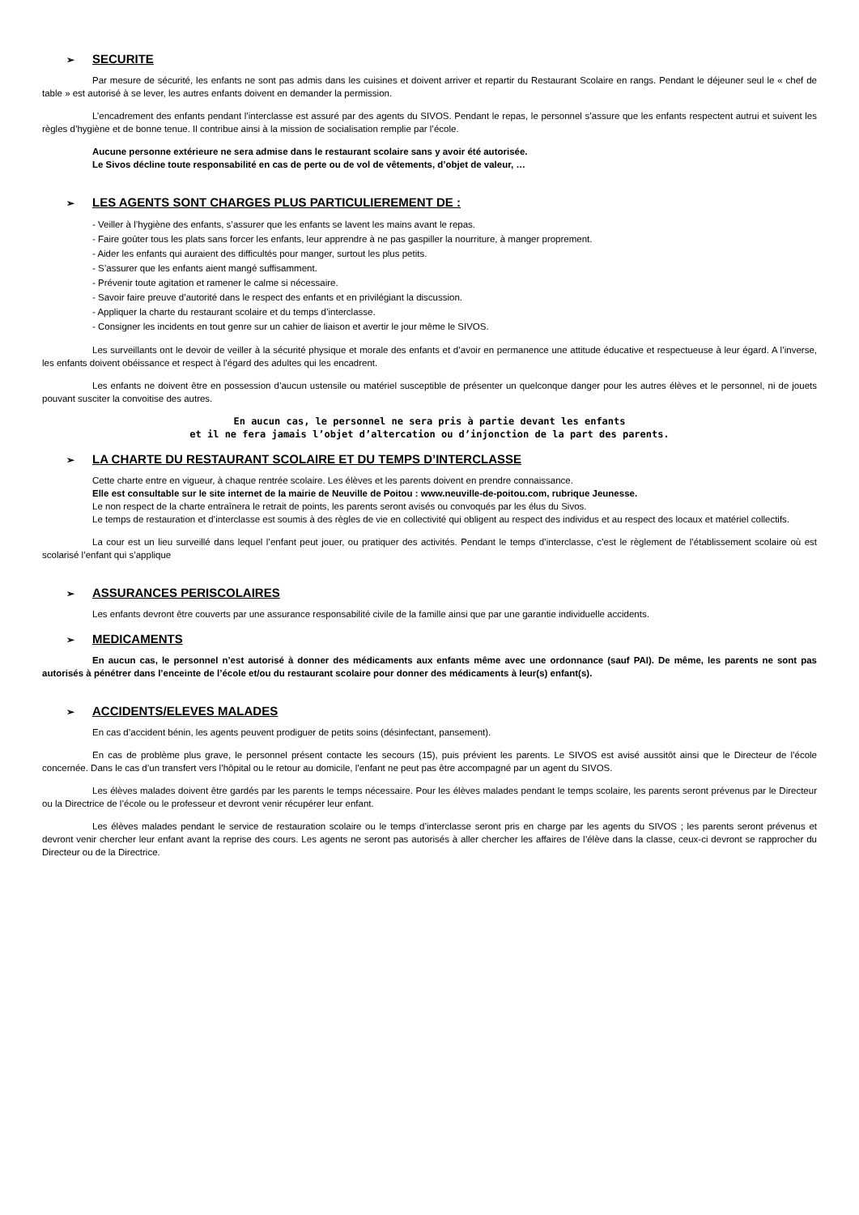➢ SECURITE
Par mesure de sécurité, les enfants ne sont pas admis dans les cuisines et doivent arriver et repartir du Restaurant Scolaire en rangs. Pendant le déjeuner seul le « chef de table » est autorisé à se lever, les autres enfants doivent en demander la permission.
L’encadrement des enfants pendant l’interclasse est assuré par des agents du SIVOS. Pendant le repas, le personnel s’assure que les enfants respectent autrui et suivent les règles d’hygiène et de bonne tenue. Il contribue ainsi à la mission de socialisation remplie par l’école.
Aucune personne extérieure ne sera admise dans le restaurant scolaire sans y avoir été autorisée.
Le Sivos décline toute responsabilité en cas de perte ou de vol de vêtements, d’objet de valeur, …
➢ LES AGENTS SONT CHARGES PLUS PARTICULIEREMENT DE :
- Veiller à l’hygiène des enfants, s’assurer que les enfants se lavent les mains avant le repas.
- Faire goûter tous les plats sans forcer les enfants, leur apprendre à ne pas gaspiller la nourriture, à manger proprement.
- Aider les enfants qui auraient des difficultés pour manger, surtout les plus petits.
- S’assurer que les enfants aient mangé suffisamment.
- Prévenir toute agitation et ramener le calme si nécessaire.
- Savoir faire preuve d’autorité dans le respect des enfants et en privilégiant la discussion.
- Appliquer la charte du restaurant scolaire et du temps d’interclasse.
- Consigner les incidents en tout genre sur un cahier de liaison et avertir le jour même le SIVOS.
Les surveillants ont le devoir de veiller à la sécurité physique et morale des enfants et d’avoir en permanence une attitude éducative et respectueuse à leur égard. A l’inverse, les enfants doivent obéissance et respect à l’égard des adultes qui les encadrent.
Les enfants ne doivent être en possession d’aucun ustensile ou matériel susceptible de présenter un quelconque danger pour les autres élèves et le personnel, ni de jouets pouvant susciter la convoitise des autres.
En aucun cas, le personnel ne sera pris à partie devant les enfants
et il ne fera jamais l’objet d’altercation ou d’injonction de la part des parents.
➢ LA CHARTE DU RESTAURANT SCOLAIRE ET DU TEMPS D’INTERCLASSE
Cette charte entre en vigueur, à chaque rentrée scolaire. Les élèves et les parents doivent en prendre connaissance.
Elle est consultable sur le site internet de la mairie de Neuville de Poitou : www.neuville-de-poitou.com, rubrique Jeunesse.
Le non respect de la charte entraînera le retrait de points, les parents seront avisés ou convoqués par les élus du Sivos.
Le temps de restauration et d’interclasse est soumis à des règles de vie en collectivité qui obligent au respect des individus et au respect des locaux et matériel collectifs.
La cour est un lieu surveillé dans lequel l’enfant peut jouer, ou pratiquer des activités. Pendant le temps d’interclasse, c’est le règlement de l’établissement scolaire où est scolarisé l’enfant qui s’applique
➢ ASSURANCES PERISCOLAIRES
Les enfants devront être couverts par une assurance responsabilité civile de la famille ainsi que par une garantie individuelle accidents.
➢ MEDICAMENTS
En aucun cas, le personnel n’est autorisé à donner des médicaments aux enfants même avec une ordonnance (sauf PAI). De même, les parents ne sont pas autorisés à pénétrer dans l’enceinte de l’école et/ou du restaurant scolaire pour donner des médicaments à leur(s) enfant(s).
➢ ACCIDENTS/ELEVES MALADES
En cas d’accident bénin, les agents peuvent prodiguer de petits soins (désinfectant, pansement).
En cas de problème plus grave, le personnel présent contacte les secours (15), puis prévient les parents. Le SIVOS est avisé aussitôt ainsi que le Directeur de l’école concernée. Dans le cas d’un transfert vers l’hôpital ou le retour au domicile, l’enfant ne peut pas être accompagné par un agent du SIVOS.
Les élèves malades doivent être gardés par les parents le temps nécessaire. Pour les élèves malades pendant le temps scolaire, les parents seront prévenus par le Directeur ou la Directrice de l’école ou le professeur et devront venir récupérer leur enfant.
Les élèves malades pendant le service de restauration scolaire ou le temps d’interclasse seront pris en charge par les agents du SIVOS ; les parents seront prévenus et devront venir chercher leur enfant avant la reprise des cours. Les agents ne seront pas autorisés à aller chercher les affaires de l’élève dans la classe, ceux-ci devront se rapprocher du Directeur ou de la Directrice.